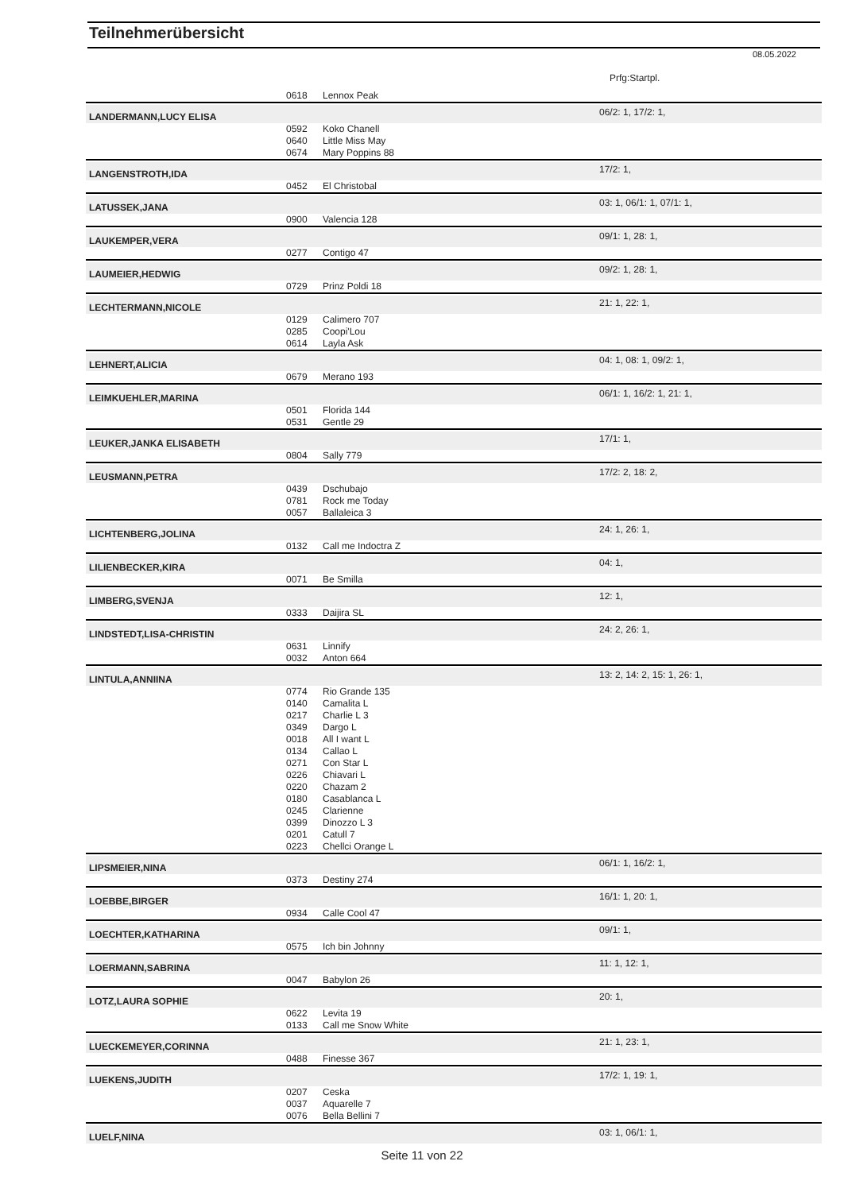Teilnehmerübersicht
08.05.2022
Prfg:Startpl.
| | 0618 | Lennox Peak | |
| LANDERMANN,LUCY ELISA | | | 06/2: 1, 17/2: 1, |
| | 0592 | Koko Chanell | |
| | 0640 | Little Miss May | |
| | 0674 | Mary Poppins 88 | |
| LANGENSTROTH,IDA | | | 17/2: 1, |
| | 0452 | El Christobal | |
| LATUSSEK,JANA | | | 03: 1, 06/1: 1, 07/1: 1, |
| | 0900 | Valencia 128 | |
| LAUKEMPER,VERA | | | 09/1: 1, 28: 1, |
| | 0277 | Contigo 47 | |
| LAUMEIER,HEDWIG | | | 09/2: 1, 28: 1, |
| | 0729 | Prinz Poldi 18 | |
| LECHTERMANN,NICOLE | | | 21: 1, 22: 1, |
| | 0129 | Calimero 707 | |
| | 0285 | Coopi'Lou | |
| | 0614 | Layla Ask | |
| LEHNERT,ALICIA | | | 04: 1, 08: 1, 09/2: 1, |
| | 0679 | Merano 193 | |
| LEIMKUEHLER,MARINA | | | 06/1: 1, 16/2: 1, 21: 1, |
| | 0501 | Florida 144 | |
| | 0531 | Gentle 29 | |
| LEUKER,JANKA ELISABETH | | | 17/1: 1, |
| | 0804 | Sally 779 | |
| LEUSMANN,PETRA | | | 17/2: 2, 18: 2, |
| | 0439 | Dschubajo | |
| | 0781 | Rock me Today | |
| | 0057 | Ballaleica 3 | |
| LICHTENBERG,JOLINA | | | 24: 1, 26: 1, |
| | 0132 | Call me Indoctra Z | |
| LILIENBECKER,KIRA | | | 04: 1, |
| | 0071 | Be Smilla | |
| LIMBERG,SVENJA | | | 12: 1, |
| | 0333 | Daijira SL | |
| LINDSTEDT,LISA-CHRISTIN | | | 24: 2, 26: 1, |
| | 0631 | Linnify | |
| | 0032 | Anton 664 | |
| LINTULA,ANNIINA | | | 13: 2, 14: 2, 15: 1, 26: 1, |
| | 0774 | Rio Grande 135 | |
| | 0140 | Camalita L | |
| | 0217 | Charlie L 3 | |
| | 0349 | Dargo L | |
| | 0018 | All I want L | |
| | 0134 | Callao L | |
| | 0271 | Con Star L | |
| | 0226 | Chiavari L | |
| | 0220 | Chazam 2 | |
| | 0180 | Casablanca L | |
| | 0245 | Clarienne | |
| | 0399 | Dinozzo L 3 | |
| | 0201 | Catull 7 | |
| | 0223 | Chellci Orange L | |
| LIPSMEIER,NINA | | | 06/1: 1, 16/2: 1, |
| | 0373 | Destiny 274 | |
| LOEBBE,BIRGER | | | 16/1: 1, 20: 1, |
| | 0934 | Calle Cool 47 | |
| LOECHTER,KATHARINA | | | 09/1: 1, |
| | 0575 | Ich bin Johnny | |
| LOERMANN,SABRINA | | | 11: 1, 12: 1, |
| | 0047 | Babylon 26 | |
| LOTZ,LAURA SOPHIE | | | 20: 1, |
| | 0622 | Levita 19 | |
| | 0133 | Call me Snow White | |
| LUECKEMEYER,CORINNA | | | 21: 1, 23: 1, |
| | 0488 | Finesse 367 | |
| LUEKENS,JUDITH | | | 17/2: 1, 19: 1, |
| | 0207 | Ceska | |
| | 0037 | Aquarelle 7 | |
| | 0076 | Bella Bellini 7 | |
| LUELF,NINA | | | 03: 1, 06/1: 1, |
Seite 11 von 22